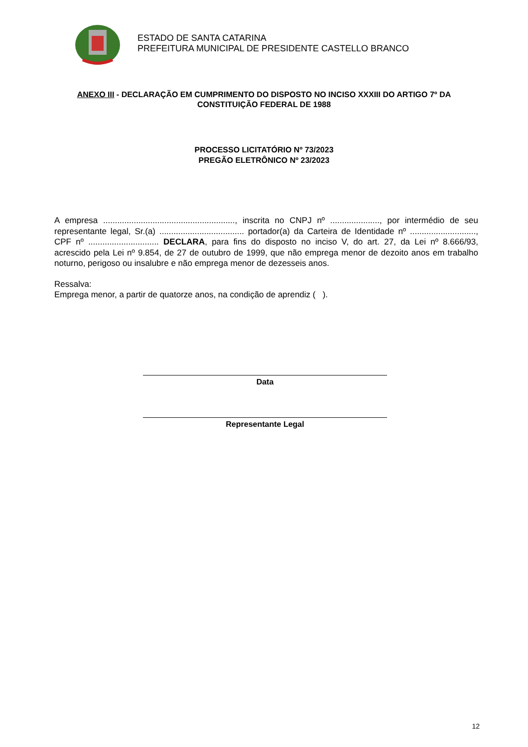ESTADO DE SANTA CATARINA
PREFEITURA MUNICIPAL DE PRESIDENTE CASTELLO BRANCO
ANEXO III - DECLARAÇÃO EM CUMPRIMENTO DO DISPOSTO NO INCISO XXXIII DO ARTIGO 7º DA CONSTITUIÇÃO FEDERAL DE 1988
PROCESSO LICITATÓRIO Nº 73/2023
PREGÃO ELETRÔNICO Nº 23/2023
A empresa ........................................................, inscrita no CNPJ nº ....................., por intermédio de seu representante legal, Sr.(a) .................................... portador(a) da Carteira de Identidade nº ............................, CPF nº .............................. DECLARA, para fins do disposto no inciso V, do art. 27, da Lei nº 8.666/93, acrescido pela Lei nº 9.854, de 27 de outubro de 1999, que não emprega menor de dezoito anos em trabalho noturno, perigoso ou insalubre e não emprega menor de dezesseis anos.
Ressalva:
Emprega menor, a partir de quatorze anos, na condição de aprendiz ( ).
Data
Representante Legal
12